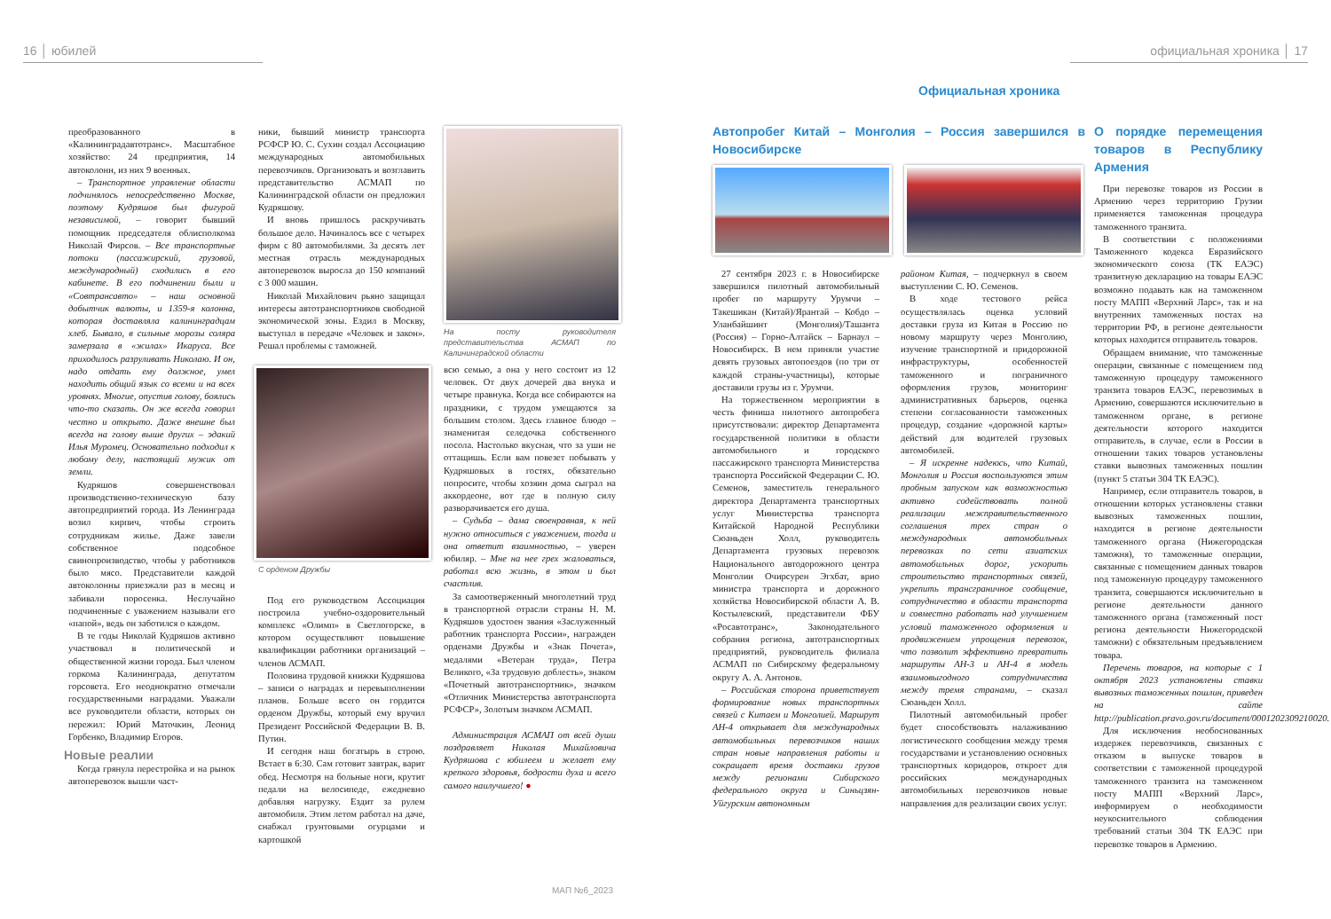16 │ юбилей официальная хроника │ 17
Официальная хроника
преобразованного в «Калининградавтотранс». Масштабное хозяйство: 24 предприятия, 14 автоколонн, из них 9 военных.
– Транспортное управление области подчинялось непосредственно Москве, поэтому Кудряшов был фигурой независимой, – говорит бывший помощник председателя облисполкома Николай Фирсов. – Все транспортные потоки (пассажирский, грузовой, международный) сходились в его кабинете. В его подчинении были и «Совтрансавто» – наш основной добытчик валюты, и 1359-я колонна, которая доставляла калининградцам хлеб. Бывало, в сильные морозы солярa замерзала в «жилах» Икаруса. Все приходилось разруливать Николаю. И он, надо отдать ему должное, умел находить общий язык со всеми и на всех уровнях. Многие, опустив голову, боялись что-то сказать. Он же всегда говорил честно и открыто. Даже внешне был всегда на голову выше других – эдакий Илья Муромец. Основательно подходил к любому делу, настоящий мужик от земли.
Кудряшов совершенствовал производственно-техническую базу автопредприятий города. Из Ленинграда возил кирпич, чтобы строить сотрудникам жилье. Даже завели собственное подсобное свинопроизводство, чтобы у работников было мясо. Представители каждой автоколонны приезжали раз в месяц и забивали поросенка. Неслучайно подчиненные с уважением называли его «папой», ведь он заботился о каждом.
В те годы Николай Кудряшов активно участвовал в политической и общественной жизни города. Был членом горкома Калининграда, депутатом горсовета. Его неоднократно отмечали государственными наградами. Уважали все руководители области, которых он пережил: Юрий Маточкин, Леонид Горбенко, Владимир Егоров.
Новые реалии
Когда грянула перестройка и на рынок автоперевозок вышли част-
ники, бывший министр транспорта РСФСР Ю. С. Сухин создал Ассоциацию международных автомобильных перевозчиков. Организовать и возглавить представительство АСМАП по Калининградской области он предложил Кудряшову.
И вновь пришлось раскручивать большое дело. Начиналось все с четырех фирм с 80 автомобилями. За десять лет местная отрасль международных автоперевозок выросла до 150 компаний с 3 000 машин.
Николай Михайлович рьяно защищал интересы автотранспортников свободной экономической зоны. Ездил в Москву, выступал в передаче «Человек и закон». Решал проблемы с таможней.
С орденом Дружбы
Под его руководством Ассоциация построила учебно-оздоровительный комплекс «Олимп» в Светлогорске, в котором осуществляют повышение квалификации работники организаций – членов АСМАП.
Половина трудовой книжки Кудряшова – записи о наградах и перевыполнении планов. Больше всего он гордится орденом Дружбы, который ему вручил Президент Российской Федерации В. В. Путин.
И сегодня наш богатырь в строю. Встает в 6:30. Сам готовит завтрак, варит обед. Несмотря на больные ноги, крутит педали на велосипеде, ежедневно добавляя нагрузку. Ездит за рулем автомобиля. Этим летом работал на даче, снабжал грунтовыми огурцами и картошкой
На посту руководителя представительства АСМАП по Калининградской области
всю семью, а она у него состоит из 12 человек. От двух дочерей два внука и четыре правнука. Когда все собираются на праздники, с трудом умещаются за большим столом. Здесь главное блюдо – знаменитая селедочка собственного посола. Настолько вкусная, что за уши не оттащишь. Если вам повезет побывать у Кудряшовых в гостях, обязательно попросите, чтобы хозяин дома сыграл на аккордеоне, вот где в полную силу разворачивается его душа.
– Судьба – дама своенравная, к ней нужно относиться с уважением, тогда и она ответит взаимностью, – уверен юбиляр. – Мне на нее грех жаловаться, работал всю жизнь, в этом и был счастлив.
За самоотверженный многолетний труд в транспортной отрасли страны Н. М. Кудряшов удостоен звания «Заслуженный работник транспорта России», награжден орденами Дружбы и «Знак Почета», медалями «Ветеран труда», Петра Великого, «За трудовую доблесть», знаком «Почетный автотранспортник», значком «Отличник Министерства автотранспорта РСФСР», Золотым значком АСМАП.
Администрация АСМАП от всей души поздравляет Николая Михайловича Кудряшова с юбилеем и желает ему крепкого здоровья, бодрости духа и всего самого наилучшего! ●
Автопробег Китай – Монголия – Россия завершился в Новосибирске
27 сентября 2023 г. в Новосибирске завершился пилотный автомобильный пробег по маршруту Урумчи – Такешикан (Китай)/Ярантай – Кобдо – Уланбайшинт (Монголия)/Ташанта (Россия) – Горно-Алтайск – Барнаул – Новосибирск. В нем приняли участие девять грузовых автопоездов (по три от каждой страны-участницы), которые доставили грузы из г. Урумчи.
На торжественном мероприятии в честь финиша пилотного автопробега присутствовали: директор Департамента государственной политики в области автомобильного и городского пассажирского транспорта Министерства транспорта Российской Федерации С. Ю. Семенов, заместитель генерального директора Департамента транспортных услуг Министерства транспорта Китайской Народной Республики Сюаньден Холл, руководитель Департамента грузовых перевозок Национального автодорожного центра Монголии Очирсурен Эгхбат, врио министра транспорта и дорожного хозяйства Новосибирской области А. В. Костылевский, представители ФБУ «Росавтотранс», Законодательного собрания региона, автотранспортных предприятий, руководитель филиала АСМАП по Сибирскому федеральному округу А. А. Антонов.
– Российская сторона приветствует формирование новых транспортных связей с Китаем и Монголией. Маршрут АН-4 открывает для международных автомобильных перевозчиков наших стран новые направления работы и сокращает время доставки грузов между регионами Сибирского федерального округа и Синьцзян-Уйгурским автономным
районом Китая, – подчеркнул в своем выступлении С. Ю. Семенов.
В ходе тестового рейса осуществлялась оценка условий доставки груза из Китая в Россию по новому маршруту через Монголию, изучение транспортной и придорожной инфраструктуры, особенностей таможенного и пограничного оформления грузов, мониторинг административных барьеров, оценка степени согласованности таможенных процедур, создание «дорожной карты» действий для водителей грузовых автомобилей.
– Я искренне надеюсь, что Китай, Монголия и Россия воспользуются этим пробным запуском как возможностью активно содействовать полной реализации межправительственного соглашения трех стран о международных автомобильных перевозках по сети азиатских автомобильных дорог, ускорить строительство транспортных связей, укрепить трансграничное сообщение, сотрудничество в области транспорта и совместно работать над улучшением условий таможенного оформления и продвижением упрощения перевозок, что позволит эффективно превратить маршруты АН-3 и АН-4 в модель взаимовыгодного сотрудничества между тремя странами, – сказал Сюаньден Холл.
Пилотный автомобильный пробег будет способствовать налаживанию логистического сообщения между тремя государствами и установлению основных транспортных коридоров, откроет для российских международных автомобильных перевозчиков новые направления для реализации своих услуг.
О порядке перемещения товаров в Республику Армения
При перевозке товаров из России в Армению через территорию Грузии применяется таможенная процедура таможенного транзита.
В соответствии с положениями Таможенного кодекса Евразийского экономического союза (ТК ЕАЭС) транзитную декларацию на товары ЕАЭС возможно подавать как на таможенном посту МАПП «Верхний Ларс», так и на внутренних таможенных постах на территории РФ, в регионе деятельности которых находится отправитель товаров.
Обращаем внимание, что таможенные операции, связанные с помещением под таможенную процедуру таможенного транзита товаров ЕАЭС, перевозимых в Армению, совершаются исключительно в таможенном органе, в регионе деятельности которого находится отправитель, в случае, если в России в отношении таких товаров установлены ставки вывозных таможенных пошлин (пункт 5 статьи 304 ТК ЕАЭС).
Например, если отправитель товаров, в отношении которых установлены ставки вывозных таможенных пошлин, находится в регионе деятельности таможенного органа (Нижегородская таможня), то таможенные операции, связанные с помещением данных товаров под таможенную процедуру таможенного транзита, совершаются исключительно в регионе деятельности данного таможенного органа (таможенный пост региона деятельности Нижегородской таможни) с обязательным предъявлением товара.
Перечень товаров, на которые с 1 октября 2023 установлены ставки вывозных таможенных пошлин, приведен на сайте http://publication.pravo.gov.ru/document/0001202309210020.
Для исключения необоснованных издержек перевозчиков, связанных с отказом в выпуске товаров в соответствии с таможенной процедурой таможенного транзита на таможенном посту МАПП «Верхний Ларс», информируем о необходимости неукоснительного соблюдения требований статьи 304 ТК ЕАЭС при перевозке товаров в Армению.
МАП №6_2023